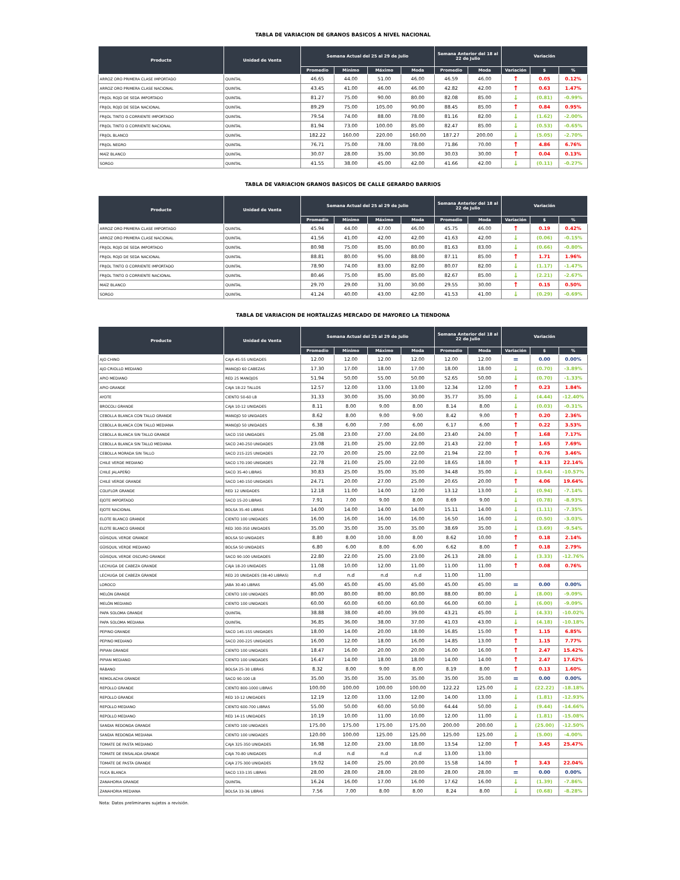TABLA DE VARIACION DE GRANOS BASICOS A NIVEL NACIONAL
| Producto | Unidad de Venta | Semana Actual del 25 al 29 de Julio | | | | Semana Anterior del 18 al 22 de Julio | | Variación | | |
| --- | --- | --- | --- | --- | --- | --- | --- | --- | --- | --- |
| | | Promedio | Mínimo | Máximo | Moda | Promedio | Moda | Variación | $ | % |
| ARROZ ORO PRIMERA CLASE IMPORTADO | QUINTAL | 46.65 | 44.00 | 51.00 | 46.00 | 46.59 | 46.00 | ↑ | 0.05 | 0.12% |
| ARROZ ORO PRIMERA CLASE NACIONAL | QUINTAL | 43.45 | 41.00 | 46.00 | 46.00 | 42.82 | 42.00 | ↑ | 0.63 | 1.47% |
| FRIJOL ROJO DE SEDA IMPORTADO | QUINTAL | 81.27 | 75.00 | 90.00 | 80.00 | 82.08 | 85.00 | ↓ | (0.81) | -0.99% |
| FRIJOL ROJO DE SEDA NACIONAL | QUINTAL | 89.29 | 75.00 | 105.00 | 90.00 | 88.45 | 85.00 | ↑ | 0.84 | 0.95% |
| FRIJOL TINTO O CORRIENTE IMPORTADO | QUINTAL | 79.54 | 74.00 | 88.00 | 78.00 | 81.16 | 82.00 | ↓ | (1.62) | -2.00% |
| FRIJOL TINTO O CORRIENTE NACIONAL | QUINTAL | 81.94 | 73.00 | 100.00 | 85.00 | 82.47 | 85.00 | ↓ | (0.53) | -0.65% |
| FRIJOL BLANCO | QUINTAL | 182.22 | 160.00 | 220.00 | 160.00 | 187.27 | 200.00 | ↓ | (5.05) | -2.70% |
| FRIJOL NEGRO | QUINTAL | 76.71 | 75.00 | 78.00 | 78.00 | 71.86 | 70.00 | ↑ | 4.86 | 6.76% |
| MAÍZ BLANCO | QUINTAL | 30.07 | 28.00 | 35.00 | 30.00 | 30.03 | 30.00 | ↑ | 0.04 | 0.13% |
| SORGO | QUINTAL | 41.55 | 38.00 | 45.00 | 42.00 | 41.66 | 42.00 | ↓ | (0.11) | -0.27% |
TABLA DE VARIACION GRANOS BASICOS DE CALLE GERARDO BARRIOS
| Producto | Unidad de Venta | Semana Actual del 25 al 29 de Julio | | | | Semana Anterior del 18 al 22 de Julio | | Variación | | |
| --- | --- | --- | --- | --- | --- | --- | --- | --- | --- | --- |
| | | Promedio | Mínimo | Máximo | Moda | Promedio | Moda | Variación | $ | % |
| ARROZ ORO PRIMERA CLASE IMPORTADO | QUINTAL | 45.94 | 44.00 | 47.00 | 46.00 | 45.75 | 46.00 | ↑ | 0.19 | 0.42% |
| ARROZ ORO PRIMERA CLASE NACIONAL | QUINTAL | 41.56 | 41.00 | 42.00 | 42.00 | 41.63 | 42.00 | ↓ | (0.06) | -0.15% |
| FRIJOL ROJO DE SEDA IMPORTADO | QUINTAL | 80.98 | 75.00 | 85.00 | 80.00 | 81.63 | 83.00 | ↓ | (0.66) | -0.80% |
| FRIJOL ROJO DE SEDA NACIONAL | QUINTAL | 88.81 | 80.00 | 95.00 | 88.00 | 87.11 | 85.00 | ↑ | 1.71 | 1.96% |
| FRIJOL TINTO O CORRIENTE IMPORTADO | QUINTAL | 78.90 | 74.00 | 83.00 | 82.00 | 80.07 | 82.00 | ↓ | (1.17) | -1.47% |
| FRIJOL TINTO O CORRIENTE NACIONAL | QUINTAL | 80.46 | 75.00 | 85.00 | 85.00 | 82.67 | 85.00 | ↓ | (2.21) | -2.67% |
| MAÍZ BLANCO | QUINTAL | 29.70 | 29.00 | 31.00 | 30.00 | 29.55 | 30.00 | ↑ | 0.15 | 0.50% |
| SORGO | QUINTAL | 41.24 | 40.00 | 43.00 | 42.00 | 41.53 | 41.00 | ↓ | (0.29) | -0.69% |
TABLA DE VARIACION DE HORTALIZAS MERCADO DE MAYOREO LA TIENDONA
| Producto | Unidad de Venta | Semana Actual del 25 al 29 de Julio | | | | Semana Anterior del 18 al 22 de Julio | | Variación | | |
| --- | --- | --- | --- | --- | --- | --- | --- | --- | --- | --- |
| | | Promedio | Mínimo | Máximo | Moda | Promedio | Moda | Variación | $ | % |
| AJO CHINO | CAJA 45-55 UNIDADES | 12.00 | 12.00 | 12.00 | 12.00 | 12.00 | 12.00 | = | 0.00 | 0.00% |
| AJO CRIOLLO MEDIANO | MANOJO 60 CABEZAS | 17.30 | 17.00 | 18.00 | 17.00 | 18.00 | 18.00 | ↓ | (0.70) | -3.89% |
| APIO MEDIANO | RED 25 MANOJOS | 51.94 | 50.00 | 55.00 | 50.00 | 52.65 | 50.00 | ↓ | (0.70) | -1.33% |
| APIO GRANDE | CAJA 18-22 TALLOS | 12.57 | 12.00 | 13.00 | 13.00 | 12.34 | 12.00 | ↑ | 0.23 | 1.84% |
| AYOTE | CIENTO 50-60 LB | 31.33 | 30.00 | 35.00 | 30.00 | 35.77 | 35.00 | ↓ | (4.44) | -12.40% |
| BROCOLI GRANDE | CAJA 10-12 UNIDADES | 8.11 | 8.00 | 9.00 | 8.00 | 8.14 | 8.00 | ↓ | (0.03) | -0.31% |
| CEBOLLA BLANCA CON TALLO GRANDE | MANOJO 50 UNIDADES | 8.62 | 8.00 | 9.00 | 9.00 | 8.42 | 9.00 | ↑ | 0.20 | 2.36% |
| CEBOLLA BLANCA CON TALLO MEDIANA | MANOJO 50 UNIDADES | 6.38 | 6.00 | 7.00 | 6.00 | 6.17 | 6.00 | ↑ | 0.22 | 3.53% |
| CEBOLLA BLANCA SIN TALLO GRANDE | SACO 150 UNIDADES | 25.08 | 23.00 | 27.00 | 24.00 | 23.40 | 24.00 | ↑ | 1.68 | 7.17% |
| CEBOLLA BLANCA SIN TALLO MEDIANA | SACO 240-250 UNIDADES | 23.08 | 21.00 | 25.00 | 22.00 | 21.43 | 22.00 | ↑ | 1.65 | 7.69% |
| CEBOLLA MORADA SIN TALLO | SACO 215-225 UNIDADES | 22.70 | 20.00 | 25.00 | 22.00 | 21.94 | 22.00 | ↑ | 0.76 | 3.46% |
| CHILE VERDE MEDIANO | SACO 170-190 UNIDADES | 22.78 | 21.00 | 25.00 | 22.00 | 18.65 | 18.00 | ↑ | 4.13 | 22.14% |
| CHILE JALAPEÑO | SACO 35-40 LIBRAS | 30.83 | 25.00 | 35.00 | 35.00 | 34.48 | 35.00 | ↓ | (3.64) | -10.57% |
| CHILE VERDE GRANDE | SACO 140-150 UNIDADES | 24.71 | 20.00 | 27.00 | 25.00 | 20.65 | 20.00 | ↑ | 4.06 | 19.64% |
| COLIFLOR GRANDE | RED 12 UNIDADES | 12.18 | 11.00 | 14.00 | 12.00 | 13.12 | 13.00 | ↓ | (0.94) | -7.14% |
| EJOTE IMPORTADO | SACO 15-20 LIBRAS | 7.91 | 7.00 | 9.00 | 8.00 | 8.69 | 9.00 | ↓ | (0.78) | -8.93% |
| EJOTE NACIONAL | BOLSA 35-40 LIBRAS | 14.00 | 14.00 | 14.00 | 14.00 | 15.11 | 14.00 | ↓ | (1.11) | -7.35% |
| ELOTE BLANCO GRANDE | CIENTO 100 UNIDADES | 16.00 | 16.00 | 16.00 | 16.00 | 16.50 | 16.00 | ↓ | (0.50) | -3.03% |
| ELOTE BLANCO GRANDE | RED 300-350 UNIDADES | 35.00 | 35.00 | 35.00 | 35.00 | 38.69 | 35.00 | ↓ | (3.69) | -9.54% |
| GÜISQUIL VERDE GRANDE | BOLSA 50 UNIDADES | 8.80 | 8.00 | 10.00 | 8.00 | 8.62 | 10.00 | ↑ | 0.18 | 2.14% |
| GÜISQUIL VERDE MEDIANO | BOLSA 50 UNIDADES | 6.80 | 6.00 | 8.00 | 6.00 | 6.62 | 8.00 | ↑ | 0.18 | 2.79% |
| GÜISQUIL VERDE OSCURO GRANDE | SACO 90-100 UNIDADES | 22.80 | 22.00 | 25.00 | 23.00 | 26.13 | 28.00 | ↓ | (3.33) | -12.76% |
| LECHUGA DE CABEZA GRANDE | CAJA 18-20 UNIDADES | 11.08 | 10.00 | 12.00 | 11.00 | 11.00 | 11.00 | ↑ | 0.08 | 0.76% |
| LECHUGA DE CABEZA GRANDE | RED 20 UNIDADES (38-40 LIBRAS) | n.d | n.d | n.d | n.d | 11.00 | 11.00 | | | |
| LOROCO | JABA 30-40 LIBRAS | 45.00 | 45.00 | 45.00 | 45.00 | 45.00 | 45.00 | = | 0.00 | 0.00% |
| MELÓN GRANDE | CIENTO 100 UNIDADES | 80.00 | 80.00 | 80.00 | 80.00 | 88.00 | 80.00 | ↓ | (8.00) | -9.09% |
| MELÓN MEDIANO | CIENTO 100 UNIDADES | 60.00 | 60.00 | 60.00 | 60.00 | 66.00 | 60.00 | ↓ | (6.00) | -9.09% |
| PAPA SOLOMA GRANDE | QUINTAL | 38.88 | 38.00 | 40.00 | 39.00 | 43.21 | 45.00 | ↓ | (4.33) | -10.02% |
| PAPA SOLOMA MEDIANA | QUINTAL | 36.85 | 36.00 | 38.00 | 37.00 | 41.03 | 43.00 | ↓ | (4.18) | -10.18% |
| PEPINO GRANDE | SACO 145-155 UNIDADES | 18.00 | 14.00 | 20.00 | 18.00 | 16.85 | 15.00 | ↑ | 1.15 | 6.85% |
| PEPINO MEDIANO | SACO 200-225 UNIDADES | 16.00 | 12.00 | 18.00 | 16.00 | 14.85 | 13.00 | ↑ | 1.15 | 7.77% |
| PIPIAN GRANDE | CIENTO 100 UNIDADES | 18.47 | 16.00 | 20.00 | 20.00 | 16.00 | 16.00 | ↑ | 2.47 | 15.42% |
| PIPIAN MEDIANO | CIENTO 100 UNIDADES | 16.47 | 14.00 | 18.00 | 18.00 | 14.00 | 14.00 | ↑ | 2.47 | 17.62% |
| RÁBANO | BOLSA 25-30 LIBRAS | 8.32 | 8.00 | 9.00 | 8.00 | 8.19 | 8.00 | ↑ | 0.13 | 1.60% |
| REMOLACHA GRANDE | SACO 90-100 LB | 35.00 | 35.00 | 35.00 | 35.00 | 35.00 | 35.00 | = | 0.00 | 0.00% |
| REPOLLO GRANDE | CIENTO 800-1000 LIBRAS | 100.00 | 100.00 | 100.00 | 100.00 | 122.22 | 125.00 | ↓ | (22.22) | -18.18% |
| REPOLLO GRANDE | RED 10-12 UNIDADES | 12.19 | 12.00 | 13.00 | 12.00 | 14.00 | 13.00 | ↓ | (1.81) | -12.93% |
| REPOLLO MEDIANO | CIENTO 600-700 LIBRAS | 55.00 | 50.00 | 60.00 | 50.00 | 64.44 | 50.00 | ↓ | (9.44) | -14.66% |
| REPOLLO MEDIANO | RED 14-15 UNIDADES | 10.19 | 10.00 | 11.00 | 10.00 | 12.00 | 11.00 | ↓ | (1.81) | -15.08% |
| SANDIA REDONDA GRANDE | CIENTO 100 UNIDADES | 175.00 | 175.00 | 175.00 | 175.00 | 200.00 | 200.00 | ↓ | (25.00) | -12.50% |
| SANDIA REDONDA MEDIANA | CIENTO 100 UNIDADES | 120.00 | 100.00 | 125.00 | 125.00 | 125.00 | 125.00 | ↓ | (5.00) | -4.00% |
| TOMATE DE PASTA MEDIANO | CAJA 325-350 UNIDADES | 16.98 | 12.00 | 23.00 | 18.00 | 13.54 | 12.00 | ↑ | 3.45 | 25.47% |
| TOMATE DE ENSALADA GRANDE | CAJA 70-80 UNIDADES | n.d | n.d | n.d | n.d | 13.00 | 13.00 | | | |
| TOMATE DE PASTA GRANDE | CAJA 275-300 UNIDADES | 19.02 | 14.00 | 25.00 | 20.00 | 15.58 | 14.00 | ↑ | 3.43 | 22.04% |
| YUCA BLANCA | SACO 133-135 LIBRAS | 28.00 | 28.00 | 28.00 | 28.00 | 28.00 | 28.00 | = | 0.00 | 0.00% |
| ZANAHORIA GRANDE | QUINTAL | 16.24 | 16.00 | 17.00 | 16.00 | 17.62 | 16.00 | ↓ | (1.39) | -7.86% |
| ZANAHORIA MEDIANA | BOLSA 33-36 LIBRAS | 7.56 | 7.00 | 8.00 | 8.00 | 8.24 | 8.00 | ↓ | (0.68) | -8.28% |
Nota: Datos preliminares sujetos a revisión.